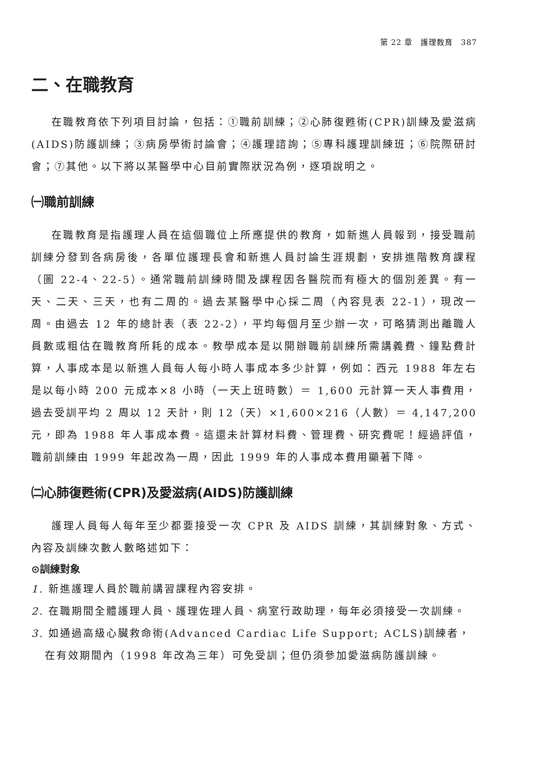第 22 章　護理教育　387
二、在職教育
在職教育依下列項目討論，包括：①職前訓練；②心肺復甦術(CPR)訓練及愛滋病(AIDS)防護訓練；③病房學術討論會；④護理諮詢；⑤專科護理訓練班；⑥院際研討會；⑦其他。以下將以某醫學中心目前實際狀況為例，逐項說明之。
㈠職前訓練
在職教育是指護理人員在這個職位上所應提供的教育，如新進人員報到，接受職前訓練分發到各病房後，各單位護理長會和新進人員討論生涯規劃，安排進階教育課程（圖 22-4、22-5）。通常職前訓練時間及課程因各醫院而有極大的個別差異。有一天、二天、三天，也有二周的。過去某醫學中心採二周（內容見表 22-1），現改一周。由過去 12 年的總計表（表 22-2），平均每個月至少辦一次，可略猜測出離職人員數或粗估在職教育所耗的成本。教學成本是以開辦職前訓練所需講義費、鐘點費計算，人事成本是以新進人員每人每小時人事成本多少計算，例如：西元 1988 年左右是以每小時 200 元成本×8 小時（一天上班時數）＝ 1,600 元計算一天人事費用，過去受訓平均 2 周以 12 天計，則 12（天）×1,600×216（人數）＝ 4,147,200 元，即為 1988 年人事成本費。這還未計算材料費、管理費、研究費呢！經過評值，職前訓練由 1999 年起改為一周，因此 1999 年的人事成本費用顯著下降。
㈡心肺復甦術(CPR)及愛滋病(AIDS)防護訓練
護理人員每人每年至少都要接受一次 CPR 及 AIDS 訓練，其訓練對象、方式、內容及訓練次數人數略述如下：
⊙訓練對象
1. 新進護理人員於職前講習課程內容安排。
2. 在職期間全體護理人員、護理佐理人員、病室行政助理，每年必須接受一次訓練。
3. 如通過高級心臟救命術(Advanced Cardiac Life Support; ACLS)訓練者，在有效期間內（1998 年改為三年）可免受訓；但仍須參加愛滋病防護訓練。